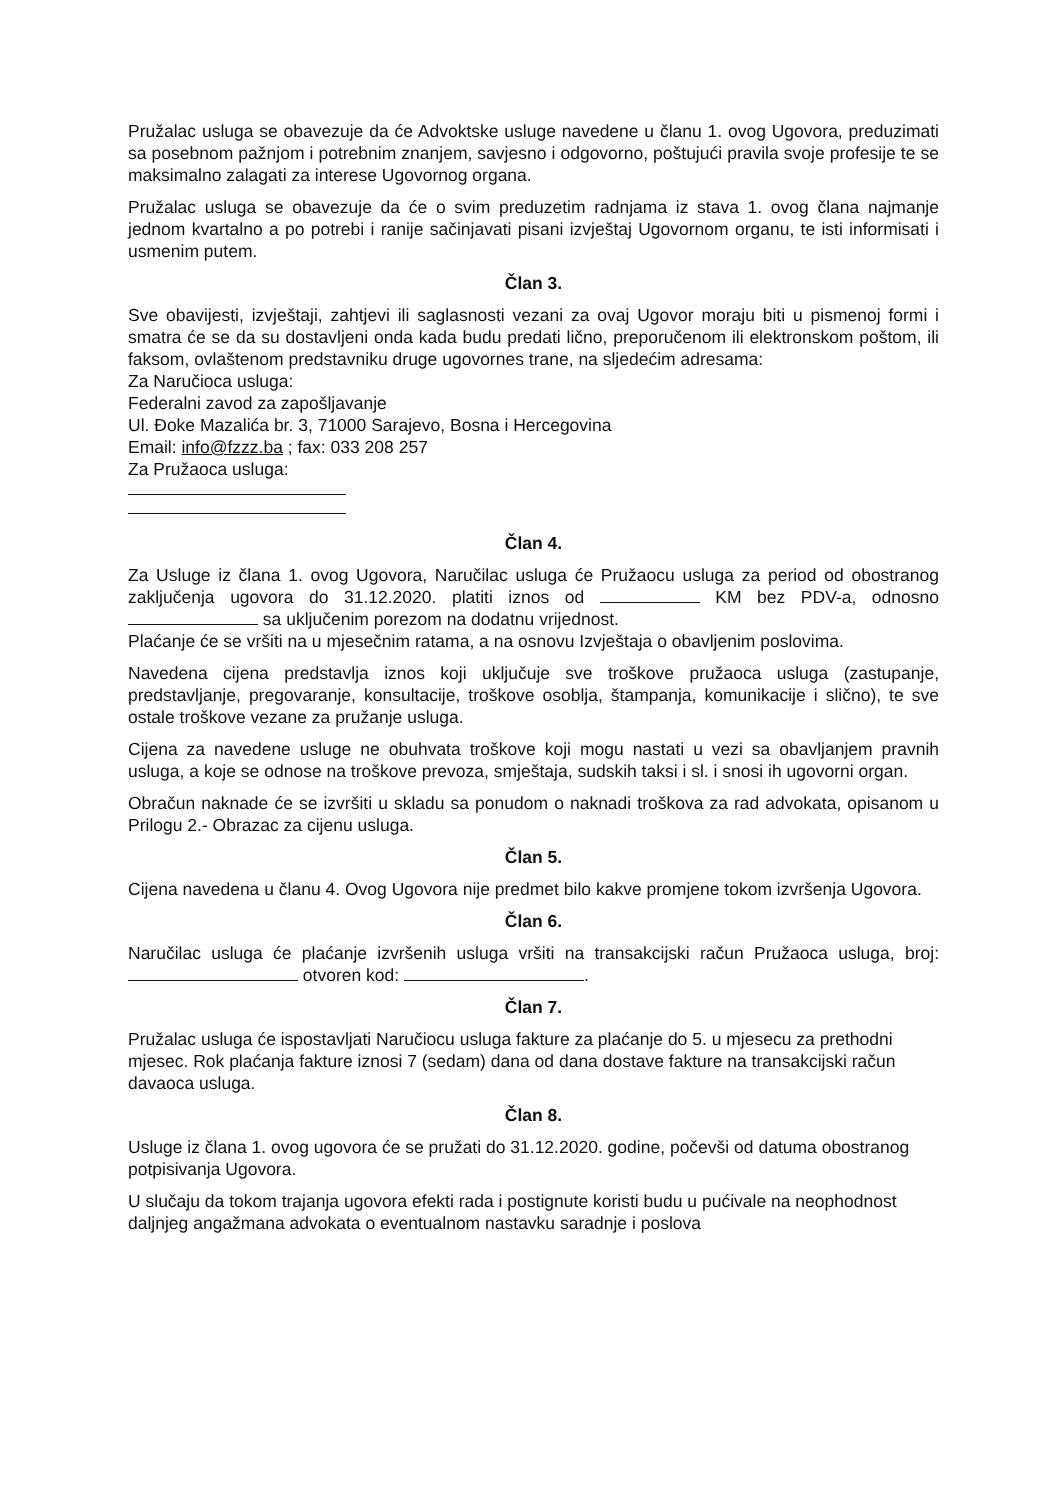Pružalac usluga se obavezuje da će Advoktske usluge navedene u članu 1. ovog Ugovora, preduzimati sa posebnom pažnjom i potrebnim znanjem, savjesno i odgovorno, poštujući pravila svoje profesije te se maksimalno zalagati za interese Ugovornog organa.
Pružalac usluga se obavezuje da će o svim preduzetim radnjama iz stava 1. ovog člana najmanje jednom kvartalno a po potrebi i ranije sačinjavati pisani izvještaj Ugovornom organu, te isti informisati i usmenim putem.
Član 3.
Sve obavijesti, izvještaji, zahtjevi ili saglasnosti vezani za ovaj Ugovor moraju biti u pismenoj formi i smatra će se da su dostavljeni onda kada budu predati lično, preporučenom ili elektronskom poštom, ili faksom, ovlaštenom predstavniku druge ugovornes trane, na sljedećim adresama:
Za Naručioca usluga:
Federalni zavod za zapošljavanje
Ul. Đoke Mazalića br. 3, 71000 Sarajevo, Bosna i Hercegovina
Email: info@fzzz.ba ; fax: 033 208 257
Za Pružaoca usluga:
Član 4.
Za Usluge iz člana 1. ovog Ugovora, Naručilac usluga će Pružaocu usluga za period od obostranog zaključenja ugovora do 31.12.2020. platiti iznos od KM bez PDV-a, odnosno sa uključenim porezom na dodatnu vrijednost.
Plaćanje će se vršiti na u mjesečnim ratama, a na osnovu Izvještaja o obavljenim poslovima.
Navedena cijena predstavlja iznos koji uključuje sve troškove pružaoca usluga (zastupanje, predstavljanje, pregovaranje, konsultacije, troškove osoblja, štampanja, komunikacije i slično), te sve ostale troškove vezane za pružanje usluga.
Cijena za navedene usluge ne obuhvata troškove koji mogu nastati u vezi sa obavljanjem pravnih usluga, a koje se odnose na troškove prevoza, smještaja, sudskih taksi i sl. i snosi ih ugovorni organ.
Obračun naknade će se izvršiti u skladu sa ponudom o naknadi troškova za rad advokata, opisanom u Prilogu 2.- Obrazac za cijenu usluga.
Član 5.
Cijena navedena u članu 4. Ovog Ugovora nije predmet bilo kakve promjene tokom izvršenja Ugovora.
Član 6.
Naručilac usluga će plaćanje izvršenih usluga vršiti na transakcijski račun Pružaoca usluga, broj: otvoren kod: .
Član 7.
Pružalac usluga će ispostavljati Naručiocu usluga fakture za plaćanje do 5. u mjesecu za prethodni mjesec. Rok plaćanja fakture iznosi 7 (sedam) dana od dana dostave fakture na transakcijski račun davaoca usluga.
Član 8.
Usluge iz člana 1. ovog ugovora će se pružati do 31.12.2020. godine, počevši od datuma obostranog potpisivanja Ugovora.
U slučaju da tokom trajanja ugovora efekti rada i postignute koristi budu u pućivale na neophodnost daljnjeg angažmana advokata o eventualnom nastavku saradnje i poslova